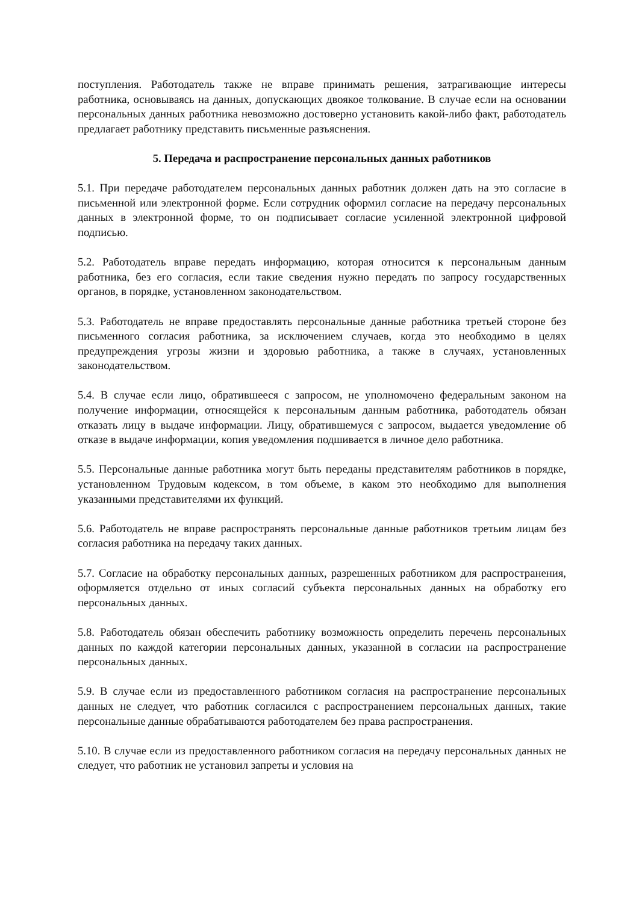поступления. Работодатель также не вправе принимать решения, затрагивающие интересы работника, основываясь на данных, допускающих двоякое толкование. В случае если на основании персональных данных работника невозможно достоверно установить какой-либо факт, работодатель предлагает работнику представить письменные разъяснения.
5. Передача и распространение персональных данных работников
5.1. При передаче работодателем персональных данных работник должен дать на это согласие в письменной или электронной форме. Если сотрудник оформил согласие на передачу персональных данных в электронной форме, то он подписывает согласие усиленной электронной цифровой подписью.
5.2. Работодатель вправе передать информацию, которая относится к персональным данным работника, без его согласия, если такие сведения нужно передать по запросу государственных органов, в порядке, установленном законодательством.
5.3. Работодатель не вправе предоставлять персональные данные работника третьей стороне без письменного согласия работника, за исключением случаев, когда это необходимо в целях предупреждения угрозы жизни и здоровью работника, а также в случаях, установленных законодательством.
5.4. В случае если лицо, обратившееся с запросом, не уполномочено федеральным законом на получение информации, относящейся к персональным данным работника, работодатель обязан отказать лицу в выдаче информации. Лицу, обратившемуся с запросом, выдается уведомление об отказе в выдаче информации, копия уведомления подшивается в личное дело работника.
5.5. Персональные данные работника могут быть переданы представителям работников в порядке, установленном Трудовым кодексом, в том объеме, в каком это необходимо для выполнения указанными представителями их функций.
5.6. Работодатель не вправе распространять персональные данные работников третьим лицам без согласия работника на передачу таких данных.
5.7. Согласие на обработку персональных данных, разрешенных работником для распространения, оформляется отдельно от иных согласий субъекта персональных данных на обработку его персональных данных.
5.8. Работодатель обязан обеспечить работнику возможность определить перечень персональных данных по каждой категории персональных данных, указанной в согласии на распространение персональных данных.
5.9. В случае если из предоставленного работником согласия на распространение персональных данных не следует, что работник согласился с распространением персональных данных, такие персональные данные обрабатываются работодателем без права распространения.
5.10. В случае если из предоставленного работником согласия на передачу персональных данных не следует, что работник не установил запреты и условия на